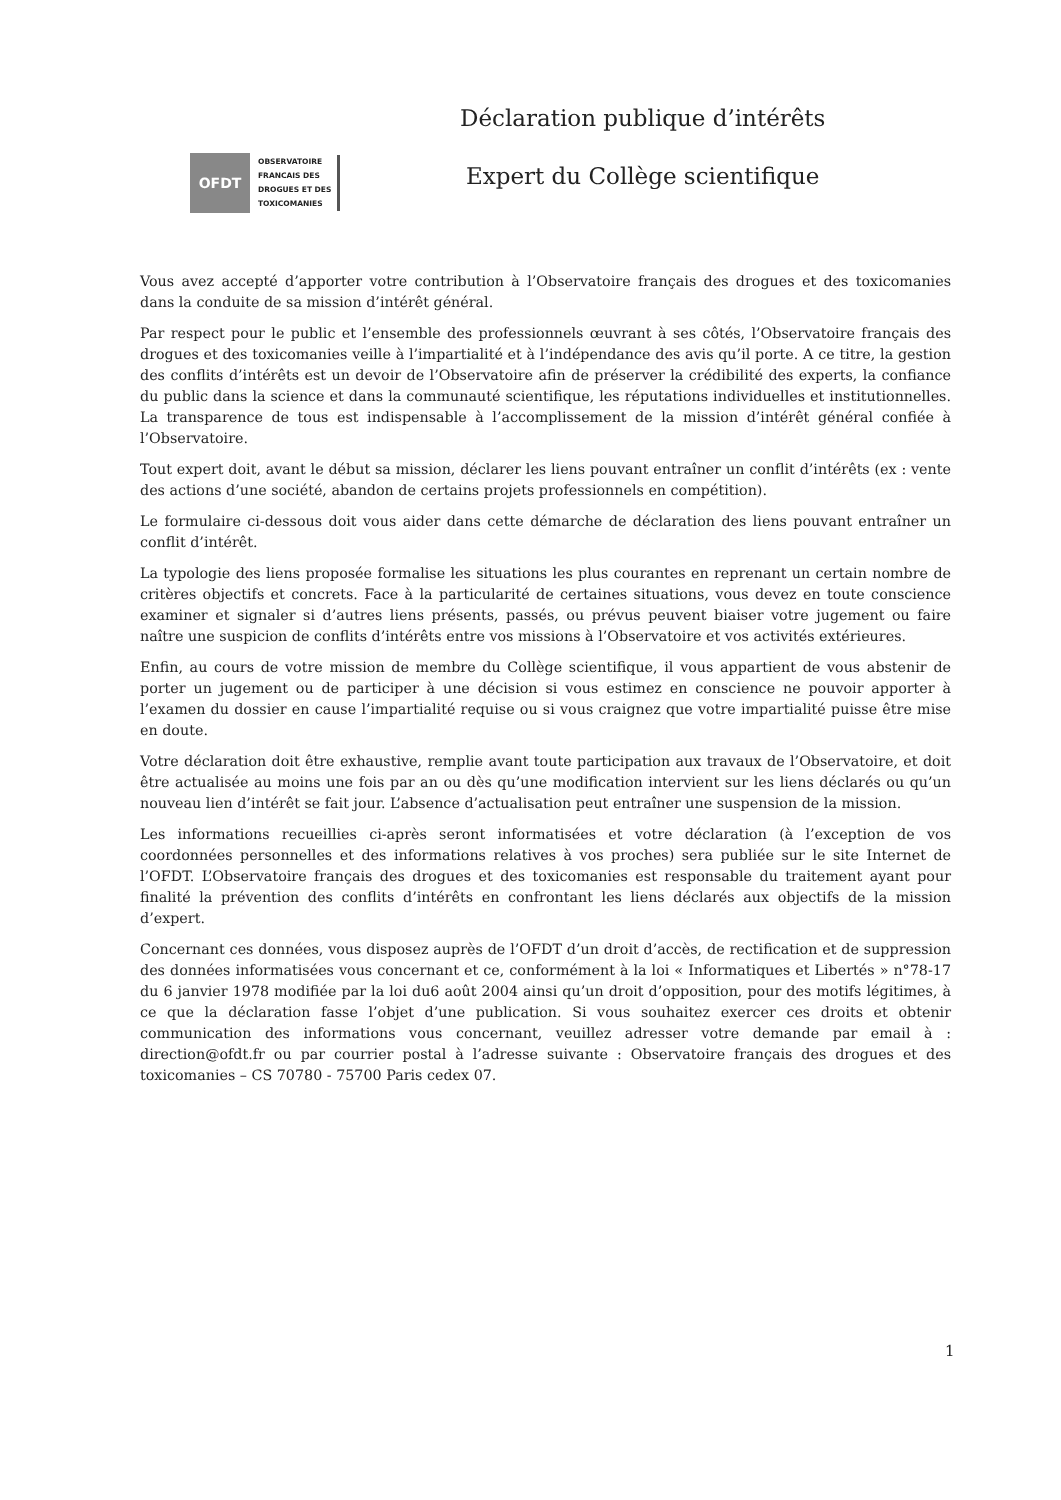OFDT
OBSERVATOIRE
FRANCAIS DES
DROGUES ET DES
TOXICOMANIES
Déclaration publique d’intérêts
Expert du Collège scientifique
Vous avez accepté d’apporter votre contribution à l’Observatoire français des drogues et des toxicomanies dans la conduite de sa mission d’intérêt général.
Par respect pour le public et l’ensemble des professionnels œuvrant à ses côtés, l’Observatoire français des drogues et des toxicomanies veille à l’impartialité et à l’indépendance des avis qu’il porte. A ce titre, la gestion des conflits d’intérêts est un devoir de l’Observatoire afin de préserver la crédibilité des experts, la confiance du public dans la science et dans la communauté scientifique, les réputations individuelles et institutionnelles. La transparence de tous est indispensable à l’accomplissement de la mission d’intérêt général confiée à l’Observatoire.
Tout expert doit, avant le début sa mission, déclarer les liens pouvant entraîner un conflit d’intérêts (ex : vente des actions d’une société, abandon de certains projets professionnels en compétition).
Le formulaire ci-dessous doit vous aider dans cette démarche de déclaration des liens pouvant entraîner un conflit d’intérêt.
La typologie des liens proposée formalise les situations les plus courantes en reprenant un certain nombre de critères objectifs et concrets. Face à la particularité de certaines situations, vous devez en toute conscience examiner et signaler si d’autres liens présents, passés, ou prévus peuvent biaiser votre jugement ou faire naître une suspicion de conflits d’intérêts entre vos missions à l’Observatoire et vos activités extérieures.
Enfin, au cours de votre mission de membre du Collège scientifique, il vous appartient de vous abstenir de porter un jugement ou de participer à une décision si vous estimez en conscience ne pouvoir apporter à l’examen du dossier en cause l’impartialité requise ou si vous craignez que votre impartialité puisse être mise en doute.
Votre déclaration doit être exhaustive, remplie avant toute participation aux travaux de l’Observatoire, et doit être actualisée au moins une fois par an ou dès qu’une modification intervient sur les liens déclarés ou qu’un nouveau lien d’intérêt se fait jour. L’absence d’actualisation peut entraîner une suspension de la mission.
Les informations recueillies ci-après seront informatisées et votre déclaration (à l’exception de vos coordonnées personnelles et des informations relatives à vos proches) sera publiée sur le site Internet de l’OFDT. L’Observatoire français des drogues et des toxicomanies est responsable du traitement ayant pour finalité la prévention des conflits d’intérêts en confrontant les liens déclarés aux objectifs de la mission d’expert.
Concernant ces données, vous disposez auprès de l’OFDT d’un droit d’accès, de rectification et de suppression des données informatisées vous concernant et ce, conformément à la loi « Informatiques et Libertés » n°78-17 du 6 janvier 1978 modifiée par la loi du6 août 2004 ainsi qu’un droit d’opposition, pour des motifs légitimes, à ce que la déclaration fasse l’objet d’une publication. Si vous souhaitez exercer ces droits et obtenir communication des informations vous concernant, veuillez adresser votre demande par email à : direction@ofdt.fr ou par courrier postal à l’adresse suivante : Observatoire français des drogues et des toxicomanies – CS 70780 - 75700 Paris cedex 07.
1